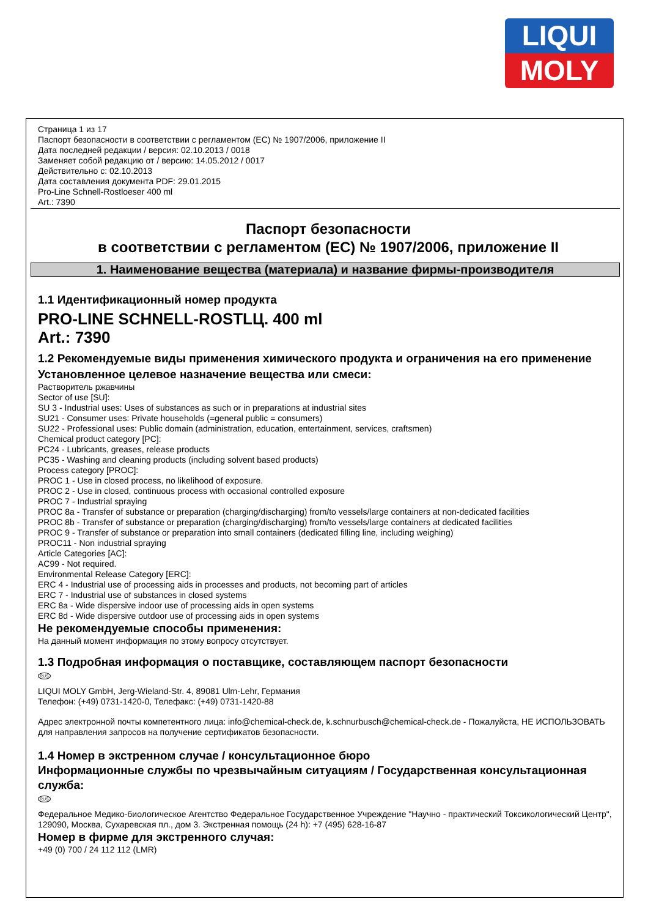LIQUI
MOLY
Страница 1 из 17
Паспорт безопасности в соответствии с регламентом (ЕС) № 1907/2006, приложение II
Дата последней редакции / версия: 02.10.2013 / 0018
Заменяет собой редакцию от / версию: 14.05.2012 / 0017
Действительно с: 02.10.2013
Дата составления документа PDF: 29.01.2015
Pro-Line Schnell-Rostloeser 400 ml
Art.: 7390
Паспорт безопасности
в соответствии с регламентом (ЕС) № 1907/2006, приложение II
1. Наименование вещества (материала) и название фирмы-производителя
1.1 Идентификационный номер продукта
PRO-LINE SCHNELL-ROSTLЦ. 400 ml
Art.: 7390
1.2 Рекомендуемые виды применения химического продукта и ограничения на его применение
Установленное целевое назначение вещества или смеси:
Растворитель ржавчины
Sector of use [SU]:
SU 3 - Industrial uses: Uses of substances as such or in preparations at industrial sites
SU21 - Consumer uses: Private households (=general public = consumers)
SU22 - Professional uses: Public domain (administration, education, entertainment, services, craftsmen)
Chemical product category [PC]:
PC24 - Lubricants, greases, release products
PC35 - Washing and cleaning products (including solvent based products)
Process category [PROC]:
PROC 1 - Use in closed process, no likelihood of exposure.
PROC 2 - Use in closed, continuous process with occasional controlled exposure
PROC 7 - Industrial spraying
PROC 8a - Transfer of substance or preparation (charging/discharging) from/to vessels/large containers at non-dedicated facilities
PROC 8b - Transfer of substance or preparation (charging/discharging) from/to vessels/large containers at dedicated facilities
PROC 9 - Transfer of substance or preparation into small containers (dedicated filling line, including weighing)
PROC11 - Non industrial spraying
Article Categories [AC]:
AC99 - Not required.
Environmental Release Category [ERC]:
ERC 4 - Industrial use of processing aids in processes and products, not becoming part of articles
ERC 7 - Industrial use of substances in closed systems
ERC 8a - Wide dispersive indoor use of processing aids in open systems
ERC 8d - Wide dispersive outdoor use of processing aids in open systems
Не рекомендуемые способы применения:
На данный момент информация по этому вопросу отсутствует.
1.3 Подробная информация о поставщике, составляющем паспорт безопасности
RUS
LIQUI MOLY GmbH, Jerg-Wieland-Str. 4, 89081 Ulm-Lehr, Германия
Телефон: (+49) 0731-1420-0, Телефакс: (+49) 0731-1420-88
Адрес электронной почты компетентного лица: info@chemical-check.de, k.schnurbusch@chemical-check.de - Пожалуйста, НЕ ИСПОЛЬЗОВАТЬ для направления запросов на получение сертификатов безопасности.
1.4 Номер в экстренном случае / консультационное бюро
Информационные службы по чрезвычайным ситуациям / Государственная консультационная служба:
RUS
Федеральное Медико-биологическое Агентство Федеральное Государственное Учреждение "Научно - практический Токсикологический Центр", 129090, Москва, Сухаревская пл., дом 3. Экстренная помощь (24 h): +7 (495) 628-16-87
Номер в фирме для экстренного случая:
+49 (0) 700 / 24 112 112 (LMR)